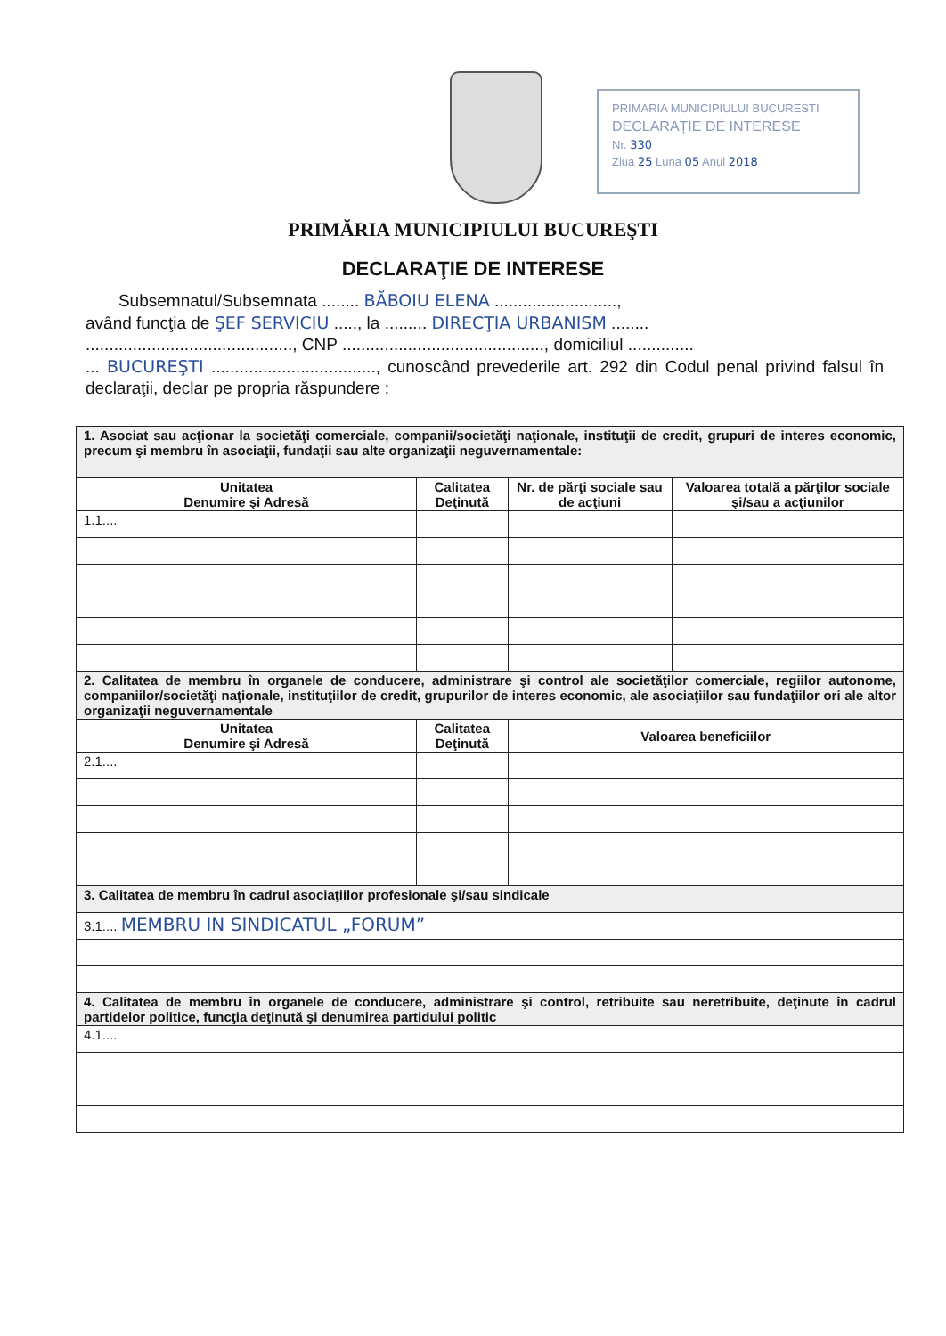PRIMARIA MUNICIPIULUI BUCURESTI
DECLARAȚIE DE INTERESE
Nr. 330
Ziua 25 Luna 05 Anul 2018
PRIMĂRIA MUNICIPIULUI BUCUREŞTI
DECLARAŢIE DE INTERESE
Subsemnatul/Subsemnata ........ BĂBOIU ELENA ..........................,
având funcţia de ŞEF SERVICIU ....., la ......... DIRECŢIA URBANISM ........
............................................, CNP ..........................................., domiciliul ..............
... BUCUREŞTI ..................................., cunoscând prevederile art. 292 din Codul penal privind falsul în declaraţii, declar pe propria răspundere :
| 1. Asociat sau acţionar la societăţi comerciale, companii/societăţi naţionale, instituţii de credit, grupuri de interes economic, precum şi membru în asociaţii, fundaţii sau alte organizaţii neguvernamentale: | | | |
| Unitatea Denumire şi Adresă | Calitatea Deţinută | Nr. de părţi sociale sau de acţiuni | Valoarea totală a părţilor sociale şi/sau a acţiunilor |
| 1.1.... | | | |
| 2. Calitatea de membru în organele de conducere, administrare şi control ale societăţilor comerciale, regiilor autonome, companiilor/societăţi naţionale, instituţiilor de credit, grupurilor de interes economic, ale asociaţiilor sau fundaţiilor ori ale altor organizaţii neguvernamentale | | | |
| Unitatea Denumire şi Adresă | Calitatea Deţinută | Valoarea beneficiilor | |
| 2.1.... | | | |
| 3. Calitatea de membru în cadrul asociaţiilor profesionale şi/sau sindicale | | | |
| 3.1.... MEMBRU IN SINDICATUL „FORUM” | | | |
| 4. Calitatea de membru în organele de conducere, administrare şi control, retribuite sau neretribuite, deţinute în cadrul partidelor politice, funcţia deţinută şi denumirea partidului politic | | | |
| 4.1.... | | | |